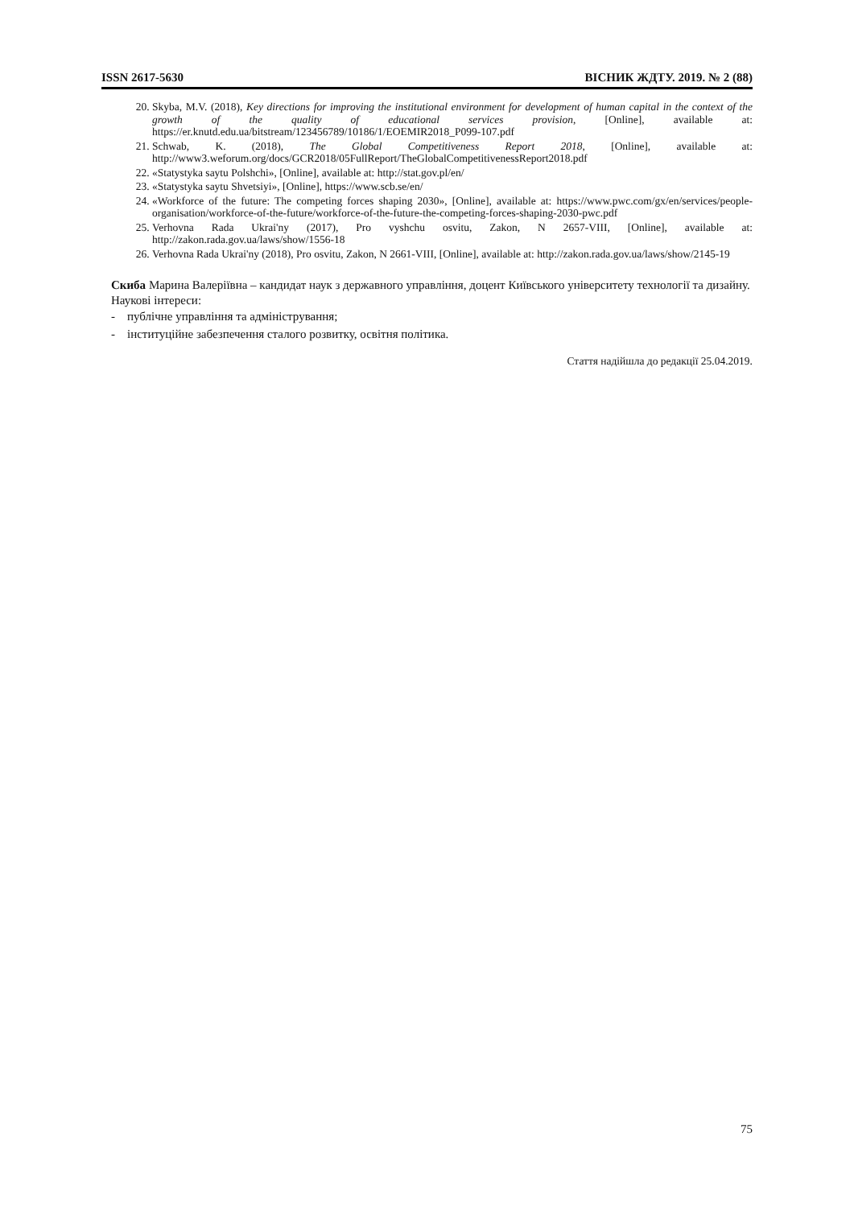ISSN 2617-5630 ВІСНИК ЖДТУ. 2019. № 2 (88)
20. Skyba, M.V. (2018), Key directions for improving the institutional environment for development of human capital in the context of the growth of the quality of educational services provision, [Online], available at: https://er.knutd.edu.ua/bitstream/123456789/10186/1/EOEMIR2018_P099-107.pdf
21. Schwab, K. (2018), The Global Competitiveness Report 2018, [Online], available at: http://www3.weforum.org/docs/GCR2018/05FullReport/TheGlobalCompetitivenessReport2018.pdf
22. «Statystyka saytu Polshchi», [Online], available at: http://stat.gov.pl/en/
23. «Statystyka saytu Shvetsiyi», [Online], https://www.scb.se/en/
24. «Workforce of the future: The competing forces shaping 2030», [Online], available at: https://www.pwc.com/gx/en/services/people-organisation/workforce-of-the-future/workforce-of-the-future-the-competing-forces-shaping-2030-pwc.pdf
25. Verhovna Rada Ukrai'ny (2017), Pro vyshchu osvitu, Zakon, N 2657-VIII, [Online], available at: http://zakon.rada.gov.ua/laws/show/1556-18
26. Verhovna Rada Ukrai'ny (2018), Pro osvitu, Zakon, N 2661-VIII, [Online], available at: http://zakon.rada.gov.ua/laws/show/2145-19
Скиба Марина Валеріївна – кандидат наук з державного управління, доцент Київського університету технології та дизайну.
Наукові інтереси:
- публічне управління та адміністрування;
- інституційне забезпечення сталого розвитку, освітня політика.
Стаття надійшла до редакції 25.04.2019.
75